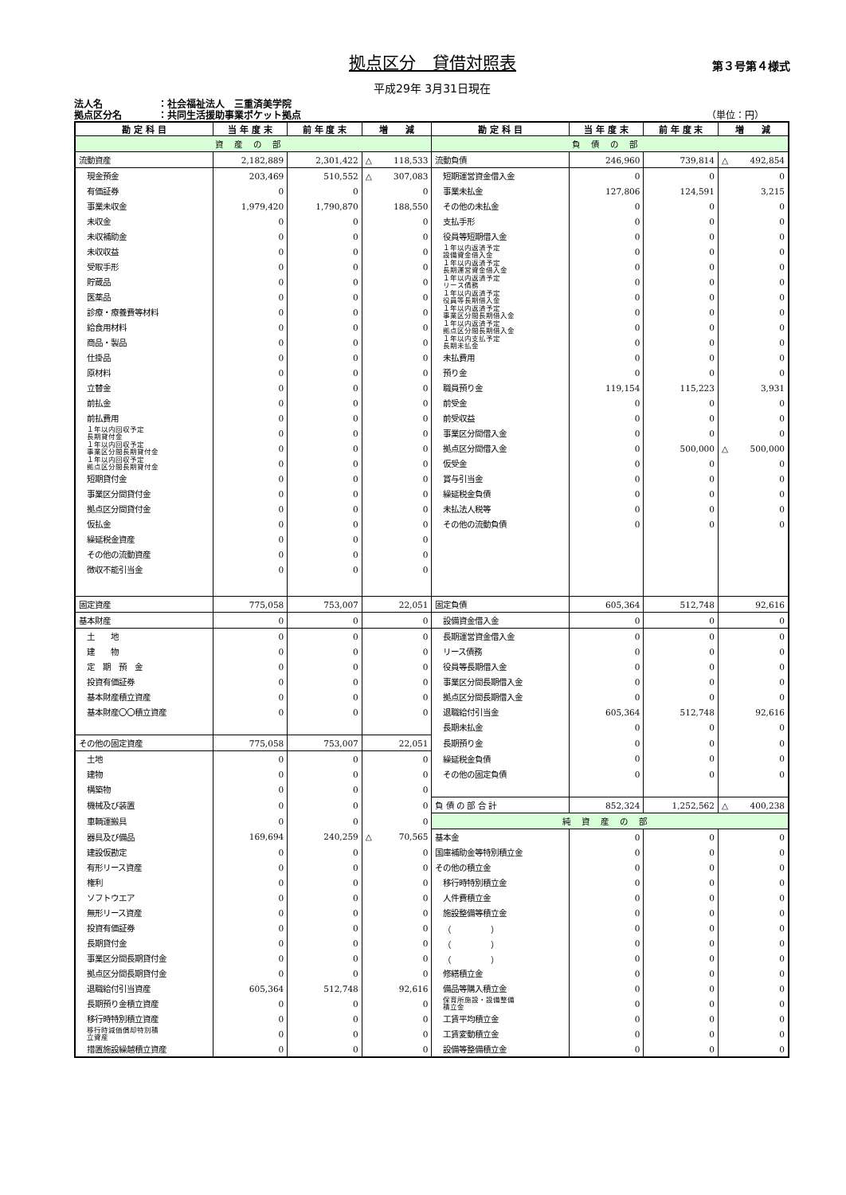拠点区分　貸借対照表
第３号第４様式
平成29年 3月31日現在
法人名 ：社会福祉法人　三重済美学院
拠点区分名 ：共同生活援助事業ポケット拠点 （単位：円）
| 勘 定 科 目 | 当 年 度 末 | 前 年 度 末 | 増 減 | 勘 定 科 目 | 当 年 度 末 | 前 年 度 末 | 増 減 |
| --- | --- | --- | --- | --- | --- | --- | --- |
| 資産の部 | | | | 負債の部 | | | |
| 流動資産 | 2,182,889 | 2,301,422 | △ 118,533 | 流動負債 | 246,960 | 739,814 | △ 492,854 |
| 現金預金 | 203,469 | 510,552 | △ 307,083 | 短期運営資金借入金 | 0 | 0 | 0 |
| 有価証券 | 0 | 0 | 0 | 事業未払金 | 127,806 | 124,591 | 3,215 |
| 事業未収金 | 1,979,420 | 1,790,870 | 188,550 | その他の未払金 | 0 | 0 | 0 |
| 未収金 | 0 | 0 | 0 | 支払手形 | 0 | 0 | 0 |
| 未収補助金 | 0 | 0 | 0 | 役員等短期借入金 | 0 | 0 | 0 |
| 未収収益 | 0 | 0 | 0 | １年以内返済予定 設備資金借入金 | 0 | 0 | 0 |
| 受取手形 | 0 | 0 | 0 | １年以内返済予定 長期運営資金借入金 | 0 | 0 | 0 |
| 貯蔵品 | 0 | 0 | 0 | １年以内返済予定 リース債務 | 0 | 0 | 0 |
| 医薬品 | 0 | 0 | 0 | １年以内返済予定 役員等長期借入金 | 0 | 0 | 0 |
| 診療・療養費等材料 | 0 | 0 | 0 | １年以内返済予定 事業区分間長期借入金 | 0 | 0 | 0 |
| 給食用材料 | 0 | 0 | 0 | １年以内返済予定 拠点区分間長期借入金 | 0 | 0 | 0 |
| 商品・製品 | 0 | 0 | 0 | １年以内支払予定 長期未払金 | 0 | 0 | 0 |
| 仕掛品 | 0 | 0 | 0 | 未払費用 | 0 | 0 | 0 |
| 原材料 | 0 | 0 | 0 | 預り金 | 0 | 0 | 0 |
| 立替金 | 0 | 0 | 0 | 職員預り金 | 119,154 | 115,223 | 3,931 |
| 前払金 | 0 | 0 | 0 | 前受金 | 0 | 0 | 0 |
| 前払費用 | 0 | 0 | 0 | 前受収益 | 0 | 0 | 0 |
| １年以内回収予定 長期貸付金 | 0 | 0 | 0 | 事業区分間借入金 | 0 | 0 | 0 |
| １年以内回収予定 事業区分間長期貸付金 | 0 | 0 | 0 | 拠点区分間借入金 | 0 | 500,000 | △ 500,000 |
| １年以内回収予定 拠点区分間長期貸付金 | 0 | 0 | 0 | 仮受金 | 0 | 0 | 0 |
| 短期貸付金 | 0 | 0 | 0 | 賞与引当金 | 0 | 0 | 0 |
| 事業区分間貸付金 | 0 | 0 | 0 | 繰延税金負債 | 0 | 0 | 0 |
| 拠点区分間貸付金 | 0 | 0 | 0 | 未払法人税等 | 0 | 0 | 0 |
| 仮払金 | 0 | 0 | 0 | その他の流動負債 | 0 | 0 | 0 |
| 繰延税金資産 | 0 | 0 | 0 | | | | |
| その他の流動資産 | 0 | 0 | 0 | | | | |
| 徴収不能引当金 | 0 | 0 | 0 | | | | |
| 固定資産 | 775,058 | 753,007 | 22,051 | 固定負債 | 605,364 | 512,748 | 92,616 |
| 基本財産 | 0 | 0 | 0 | 設備資金借入金 | 0 | 0 | 0 |
| 土 地 | 0 | 0 | 0 | 長期運営資金借入金 | 0 | 0 | 0 |
| 建 物 | 0 | 0 | 0 | リース債務 | 0 | 0 | 0 |
| 定 期 預 金 | 0 | 0 | 0 | 役員等長期借入金 | 0 | 0 | 0 |
| 投資有価証券 | 0 | 0 | 0 | 事業区分間長期借入金 | 0 | 0 | 0 |
| 基本財産積立資産 | 0 | 0 | 0 | 拠点区分間長期借入金 | 0 | 0 | 0 |
| 基本財産〇〇積立資産 | 0 | 0 | 0 | 退職給付引当金 | 605,364 | 512,748 | 92,616 |
| | | | | 長期未払金 | 0 | 0 | 0 |
| その他の固定資産 | 775,058 | 753,007 | 22,051 | 長期預り金 | 0 | 0 | 0 |
| 土地 | 0 | 0 | 0 | 繰延税金負債 | 0 | 0 | 0 |
| 建物 | 0 | 0 | 0 | その他の固定負債 | 0 | 0 | 0 |
| 構築物 | 0 | 0 | 0 | | | | |
| 機械及び装置 | 0 | 0 | 0 | 負 債 の 部 合 計 | 852,324 | 1,252,562 | △ 400,238 |
| 車輌運搬具 | 0 | 0 | 0 | 純資産の部 | | | |
| 器具及び備品 | 169,694 | 240,259 | △ 70,565 | 基本金 | 0 | 0 | 0 |
| 建設仮勘定 | 0 | 0 | 0 | 国庫補助金等特別積立金 | 0 | 0 | 0 |
| 有形リース資産 | 0 | 0 | 0 | その他の積立金 | 0 | 0 | 0 |
| 権利 | 0 | 0 | 0 | 移行時特別積立金 | 0 | 0 | 0 |
| ソフトウエア | 0 | 0 | 0 | 人件費積立金 | 0 | 0 | 0 |
| 無形リース資産 | 0 | 0 | 0 | 施設整備等積立金 | 0 | 0 | 0 |
| 投資有価証券 | 0 | 0 | 0 | （ ） | 0 | 0 | 0 |
| 長期貸付金 | 0 | 0 | 0 | （ ） | 0 | 0 | 0 |
| 事業区分間長期貸付金 | 0 | 0 | 0 | （ ） | 0 | 0 | 0 |
| 拠点区分間長期貸付金 | 0 | 0 | 0 | 修繕積立金 | 0 | 0 | 0 |
| 退職給付引当資産 | 605,364 | 512,748 | 92,616 | 備品等購入積立金 | 0 | 0 | 0 |
| 長期預り金積立資産 | 0 | 0 | 0 | 保育所施設・設備整備 積立金 | 0 | 0 | 0 |
| 移行時特別積立資産 | 0 | 0 | 0 | 工賃平均積立金 | 0 | 0 | 0 |
| 移行時減価償却特別積 立資産 | 0 | 0 | 0 | 工賃変動積立金 | 0 | 0 | 0 |
| 措置施設繰越積立資産 | 0 | 0 | 0 | 設備等整備積立金 | 0 | 0 | 0 |